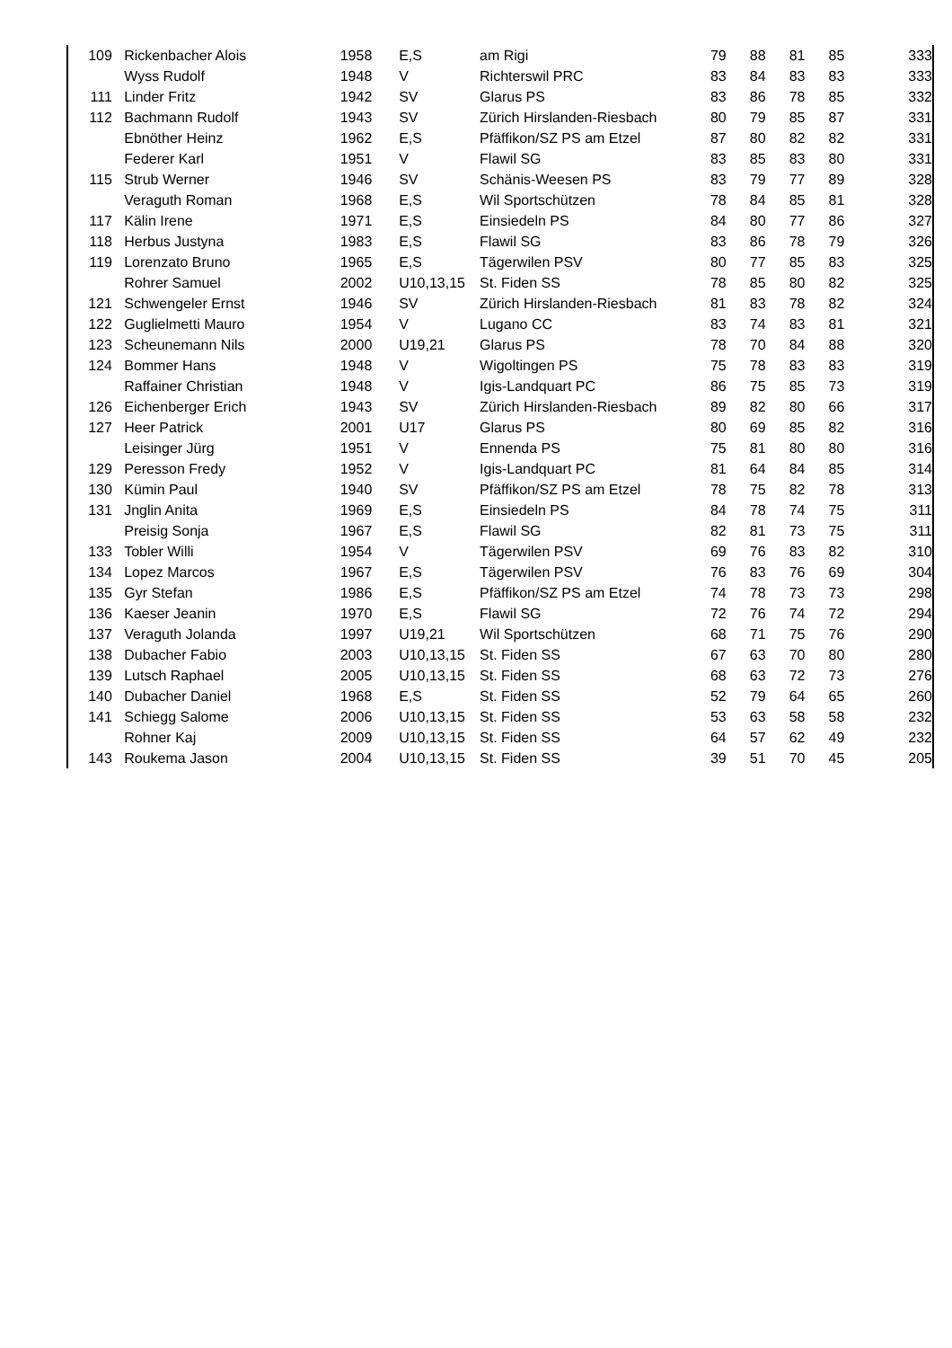| 109 | Rickenbacher Alois | 1958 | | E,S | am Rigi | 79 | 88 | 81 | 85 | 333 |
| | Wyss Rudolf | 1948 | | V | Richterswil PRC | 83 | 84 | 83 | 83 | 333 |
| 111 | Linder Fritz | 1942 | | SV | Glarus PS | 83 | 86 | 78 | 85 | 332 |
| 112 | Bachmann Rudolf | 1943 | | SV | Zürich Hirslanden-Riesbach | 80 | 79 | 85 | 87 | 331 |
| | Ebnöther Heinz | 1962 | | E,S | Pfäffikon/SZ PS am Etzel | 87 | 80 | 82 | 82 | 331 |
| | Federer Karl | 1951 | | V | Flawil SG | 83 | 85 | 83 | 80 | 331 |
| 115 | Strub Werner | 1946 | | SV | Schänis-Weesen PS | 83 | 79 | 77 | 89 | 328 |
| | Veraguth Roman | 1968 | | E,S | Wil Sportschützen | 78 | 84 | 85 | 81 | 328 |
| 117 | Kälin Irene | 1971 | | E,S | Einsiedeln PS | 84 | 80 | 77 | 86 | 327 |
| 118 | Herbus Justyna | 1983 | | E,S | Flawil SG | 83 | 86 | 78 | 79 | 326 |
| 119 | Lorenzato Bruno | 1965 | | E,S | Tägerwilen PSV | 80 | 77 | 85 | 83 | 325 |
| | Rohrer Samuel | 2002 | | U10,13,15 | St. Fiden SS | 78 | 85 | 80 | 82 | 325 |
| 121 | Schwengeler Ernst | 1946 | | SV | Zürich Hirslanden-Riesbach | 81 | 83 | 78 | 82 | 324 |
| 122 | Guglielmetti Mauro | 1954 | | V | Lugano CC | 83 | 74 | 83 | 81 | 321 |
| 123 | Scheunemann Nils | 2000 | | U19,21 | Glarus PS | 78 | 70 | 84 | 88 | 320 |
| 124 | Bommer Hans | 1948 | | V | Wigoltingen PS | 75 | 78 | 83 | 83 | 319 |
| | Raffainer Christian | 1948 | | V | Igis-Landquart PC | 86 | 75 | 85 | 73 | 319 |
| 126 | Eichenberger Erich | 1943 | | SV | Zürich Hirslanden-Riesbach | 89 | 82 | 80 | 66 | 317 |
| 127 | Heer Patrick | 2001 | | U17 | Glarus PS | 80 | 69 | 85 | 82 | 316 |
| | Leisinger Jürg | 1951 | | V | Ennenda PS | 75 | 81 | 80 | 80 | 316 |
| 129 | Peresson Fredy | 1952 | | V | Igis-Landquart PC | 81 | 64 | 84 | 85 | 314 |
| 130 | Kümin Paul | 1940 | | SV | Pfäffikon/SZ PS am Etzel | 78 | 75 | 82 | 78 | 313 |
| 131 | Jnglin Anita | 1969 | | E,S | Einsiedeln PS | 84 | 78 | 74 | 75 | 311 |
| | Preisig Sonja | 1967 | | E,S | Flawil SG | 82 | 81 | 73 | 75 | 311 |
| 133 | Tobler Willi | 1954 | | V | Tägerwilen PSV | 69 | 76 | 83 | 82 | 310 |
| 134 | Lopez Marcos | 1967 | | E,S | Tägerwilen PSV | 76 | 83 | 76 | 69 | 304 |
| 135 | Gyr Stefan | 1986 | | E,S | Pfäffikon/SZ PS am Etzel | 74 | 78 | 73 | 73 | 298 |
| 136 | Kaeser Jeanin | 1970 | | E,S | Flawil SG | 72 | 76 | 74 | 72 | 294 |
| 137 | Veraguth Jolanda | 1997 | | U19,21 | Wil Sportschützen | 68 | 71 | 75 | 76 | 290 |
| 138 | Dubacher Fabio | 2003 | | U10,13,15 | St. Fiden SS | 67 | 63 | 70 | 80 | 280 |
| 139 | Lutsch Raphael | 2005 | | U10,13,15 | St. Fiden SS | 68 | 63 | 72 | 73 | 276 |
| 140 | Dubacher Daniel | 1968 | | E,S | St. Fiden SS | 52 | 79 | 64 | 65 | 260 |
| 141 | Schiegg Salome | 2006 | | U10,13,15 | St. Fiden SS | 53 | 63 | 58 | 58 | 232 |
| | Rohner Kaj | 2009 | | U10,13,15 | St. Fiden SS | 64 | 57 | 62 | 49 | 232 |
| 143 | Roukema Jason | 2004 | | U10,13,15 | St. Fiden SS | 39 | 51 | 70 | 45 | 205 |